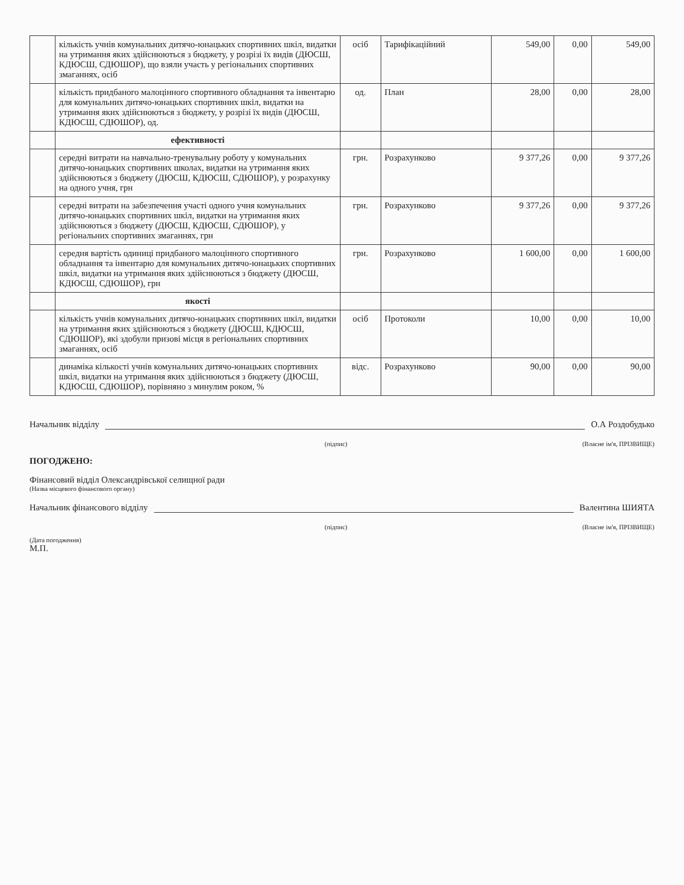| | кількість учнів комунальних дитячо-юнацьких спортивних шкіл, видатки на утримання яких здійснюються з бюджету, у розрізі їх видів (ДЮСШ, КДЮСШ, СДЮШОР), що взяли участь у регіональних спортивних змаганнях, осіб | осіб | Тарифікаційний | 549,00 | 0,00 | 549,00 |
| | кількість придбаного малоцінного спортивного обладнання та інвентарю для комунальних дитячо-юнацьких спортивних шкіл, видатки на утримання яких здійснюються з бюджету, у розрізі їх видів (ДЮСШ, КДЮСШ, СДЮШОР), од. | од. | План | 28,00 | 0,00 | 28,00 |
| | ефективності | | | | | |
| | середні витрати на навчально-тренувальну роботу у комунальних дитячо-юнацьких спортивних школах, видатки на утримання яких здійснюються з бюджету (ДЮСШ, КДЮСШ, СДЮШОР), у розрахунку на одного учня, грн | грн. | Розрахунково | 9 377,26 | 0,00 | 9 377,26 |
| | середні витрати на забезпечення участі одного учня комунальних дитячо-юнацьких спортивних шкіл, видатки на утримання яких здійснюються з бюджету (ДЮСШ, КДЮСШ, СДЮШОР), у регіональних спортивних змаганнях, грн | грн. | Розрахунково | 9 377,26 | 0,00 | 9 377,26 |
| | середня вартість одиниці придбаного малоцінного спортивного обладнання та інвентарю для комунальних дитячо-юнацьких спортивних шкіл, видатки на утримання яких здійснюються з бюджету (ДЮСШ, КДЮСШ, СДЮШОР), грн | грн. | Розрахунково | 1 600,00 | 0,00 | 1 600,00 |
| | якості | | | | | |
| | кількість учнів комунальних дитячо-юнацьких спортивних шкіл, видатки на утримання яких здійснюються з бюджету (ДЮСШ, КДЮСШ, СДЮШОР), які здобули призові місця в регіональних спортивних змаганнях, осіб | осіб | Протоколи | 10,00 | 0,00 | 10,00 |
| | динаміка кількості учнів комунальних дитячо-юнацьких спортивних шкіл, видатки на утримання яких здійснюються з бюджету (ДЮСШ, КДЮСШ, СДЮШОР), порівняно з минулим роком, % | відс. | Розрахунково | 90,00 | 0,00 | 90,00 |
Начальник відділу О.А Роздобудько
(підпис) (Власне ім'я, ПРІЗВИЩЕ)
ПОГОДЖЕНО:
Фінансовий відділ Олександрівської селищної ради
(Назва місцевого фінансового органу)
Начальник фінансового відділу Валентина ШИЯТА
(підпис) (Власне ім'я, ПРІЗВИЩЕ)
(Дата погодження)
М.П.